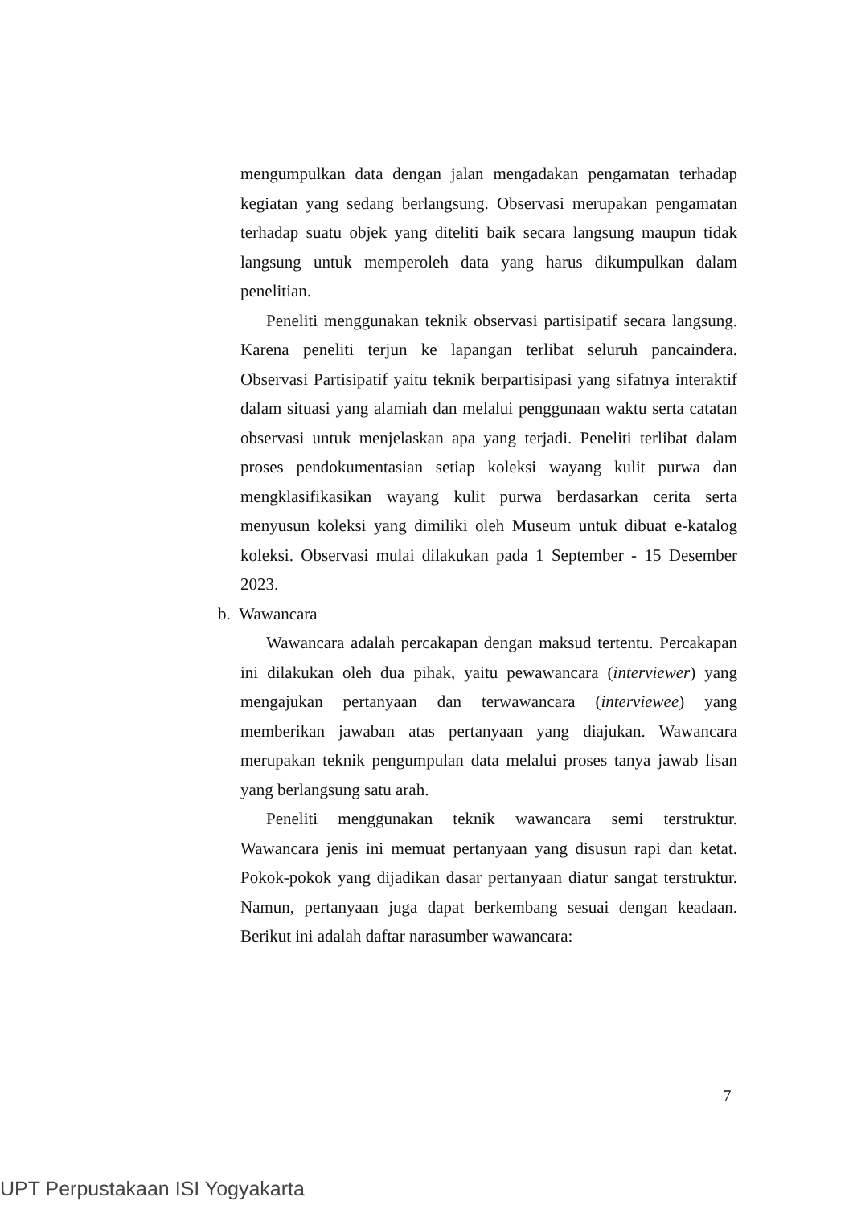mengumpulkan data dengan jalan mengadakan pengamatan terhadap kegiatan yang sedang berlangsung. Observasi merupakan pengamatan terhadap suatu objek yang diteliti baik secara langsung maupun tidak langsung untuk memperoleh data yang harus dikumpulkan dalam penelitian.
Peneliti menggunakan teknik observasi partisipatif secara langsung. Karena peneliti terjun ke lapangan terlibat seluruh pancaindera. Observasi Partisipatif yaitu teknik berpartisipasi yang sifatnya interaktif dalam situasi yang alamiah dan melalui penggunaan waktu serta catatan observasi untuk menjelaskan apa yang terjadi. Peneliti terlibat dalam proses pendokumentasian setiap koleksi wayang kulit purwa dan mengklasifikasikan wayang kulit purwa berdasarkan cerita serta menyusun koleksi yang dimiliki oleh Museum untuk dibuat e-katalog koleksi. Observasi mulai dilakukan pada 1 September - 15 Desember 2023.
b. Wawancara
Wawancara adalah percakapan dengan maksud tertentu. Percakapan ini dilakukan oleh dua pihak, yaitu pewawancara (interviewer) yang mengajukan pertanyaan dan terwawancara (interviewee) yang memberikan jawaban atas pertanyaan yang diajukan. Wawancara merupakan teknik pengumpulan data melalui proses tanya jawab lisan yang berlangsung satu arah.
Peneliti menggunakan teknik wawancara semi terstruktur. Wawancara jenis ini memuat pertanyaan yang disusun rapi dan ketat. Pokok-pokok yang dijadikan dasar pertanyaan diatur sangat terstruktur. Namun, pertanyaan juga dapat berkembang sesuai dengan keadaan. Berikut ini adalah daftar narasumber wawancara:
7
UPT Perpustakaan ISI Yogyakarta